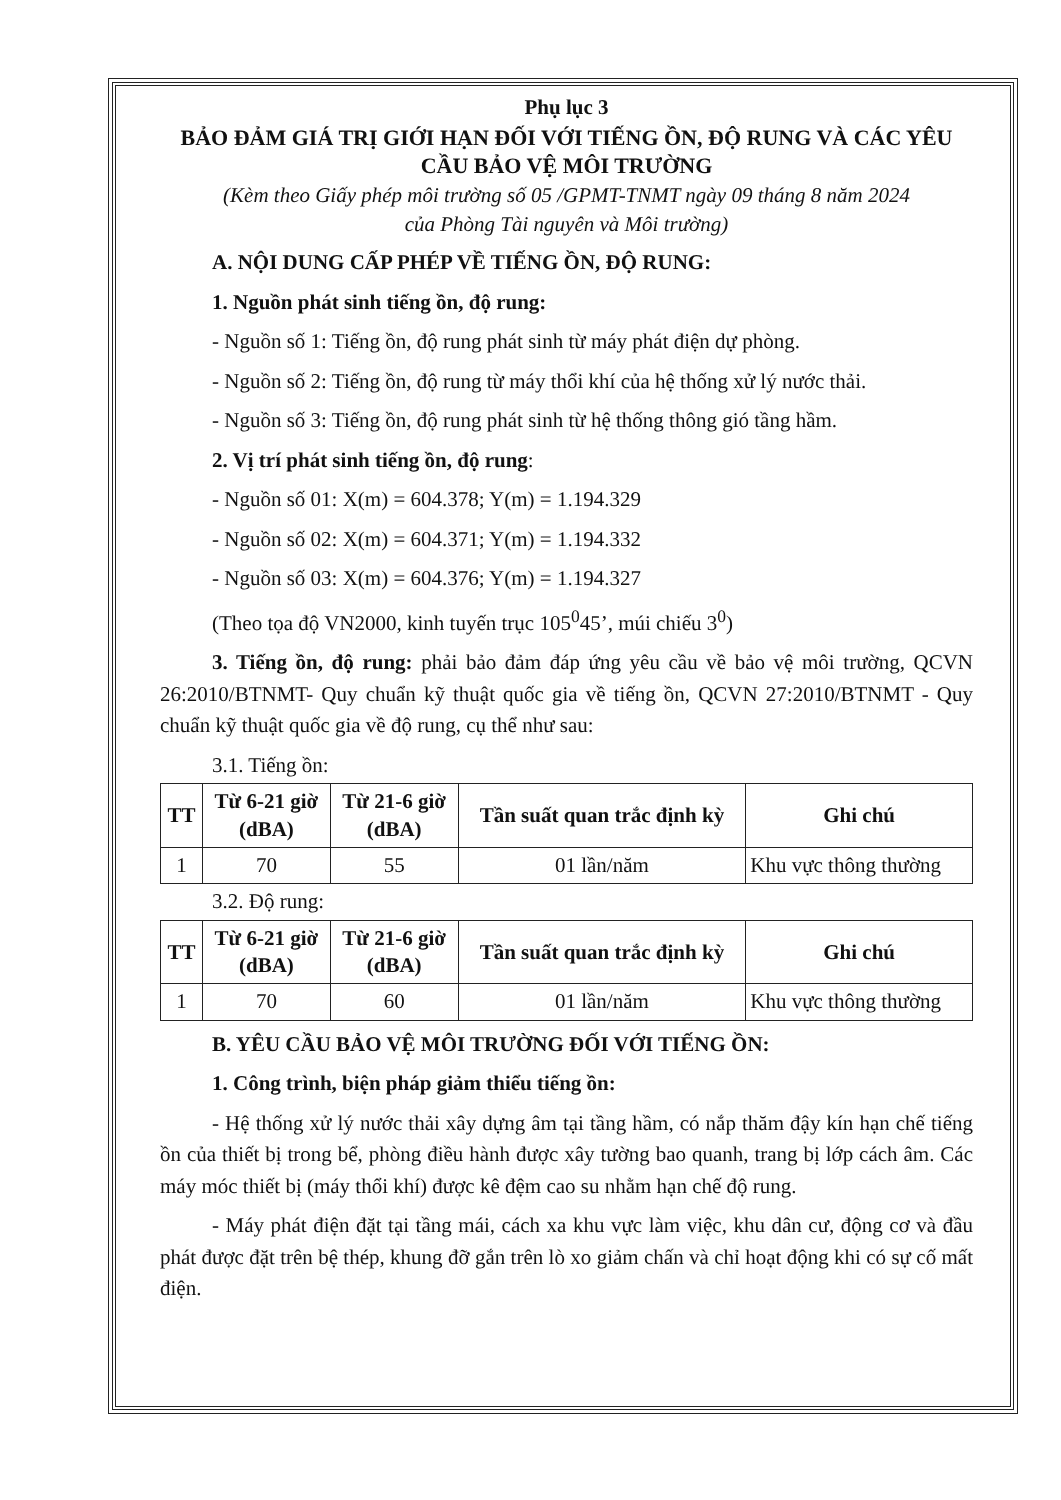Phụ lục 3
BẢO ĐẢM GIÁ TRỊ GIỚI HẠN ĐỐI VỚI TIẾNG ỒN, ĐỘ RUNG VÀ CÁC YÊU CẦU BẢO VỆ MÔI TRƯỜNG
(Kèm theo Giấy phép môi trường số 05 /GPMT-TNMT ngày 09 tháng 8 năm 2024
của Phòng Tài nguyên và Môi trường)
A. NỘI DUNG CẤP PHÉP VỀ TIẾNG ỒN, ĐỘ RUNG:
1. Nguồn phát sinh tiếng ồn, độ rung:
- Nguồn số 1: Tiếng ồn, độ rung phát sinh từ máy phát điện dự phòng.
- Nguồn số 2: Tiếng ồn, độ rung từ máy thổi khí của hệ thống xử lý nước thải.
- Nguồn số 3: Tiếng ồn, độ rung phát sinh từ hệ thống thông gió tầng hầm.
2. Vị trí phát sinh tiếng ồn, độ rung:
- Nguồn số 01: X(m) = 604.378; Y(m) = 1.194.329
- Nguồn số 02: X(m) = 604.371; Y(m) = 1.194.332
- Nguồn số 03: X(m) = 604.376; Y(m) = 1.194.327
(Theo tọa độ VN2000, kinh tuyến trục 105<sup>0</sup>45’, múi chiếu 3<sup>0</sup>)
3. Tiếng ồn, độ rung: phải bảo đảm đáp ứng yêu cầu về bảo vệ môi trường, QCVN 26:2010/BTNMT- Quy chuẩn kỹ thuật quốc gia về tiếng ồn, QCVN 27:2010/BTNMT - Quy chuẩn kỹ thuật quốc gia về độ rung, cụ thể như sau:
3.1. Tiếng ồn:
| TT | Từ 6-21 giờ (dBA) | Từ 21-6 giờ (dBA) | Tần suất quan trắc định kỳ | Ghi chú |
| --- | --- | --- | --- | --- |
| 1 | 70 | 55 | 01 lần/năm | Khu vực thông thường |
3.2. Độ rung:
| TT | Từ 6-21 giờ (dBA) | Từ 21-6 giờ (dBA) | Tần suất quan trắc định kỳ | Ghi chú |
| --- | --- | --- | --- | --- |
| 1 | 70 | 60 | 01 lần/năm | Khu vực thông thường |
B. YÊU CẦU BẢO VỆ MÔI TRƯỜNG ĐỐI VỚI TIẾNG ỒN:
1. Công trình, biện pháp giảm thiểu tiếng ồn:
- Hệ thống xử lý nước thải xây dựng âm tại tầng hầm, có nắp thăm đậy kín hạn chế tiếng ồn của thiết bị trong bể, phòng điều hành được xây tường bao quanh, trang bị lớp cách âm. Các máy móc thiết bị (máy thổi khí) được kê đệm cao su nhằm hạn chế độ rung.
- Máy phát điện đặt tại tầng mái, cách xa khu vực làm việc, khu dân cư, động cơ và đầu phát được đặt trên bệ thép, khung đỡ gắn trên lò xo giảm chấn và chỉ hoạt động khi có sự cố mất điện.